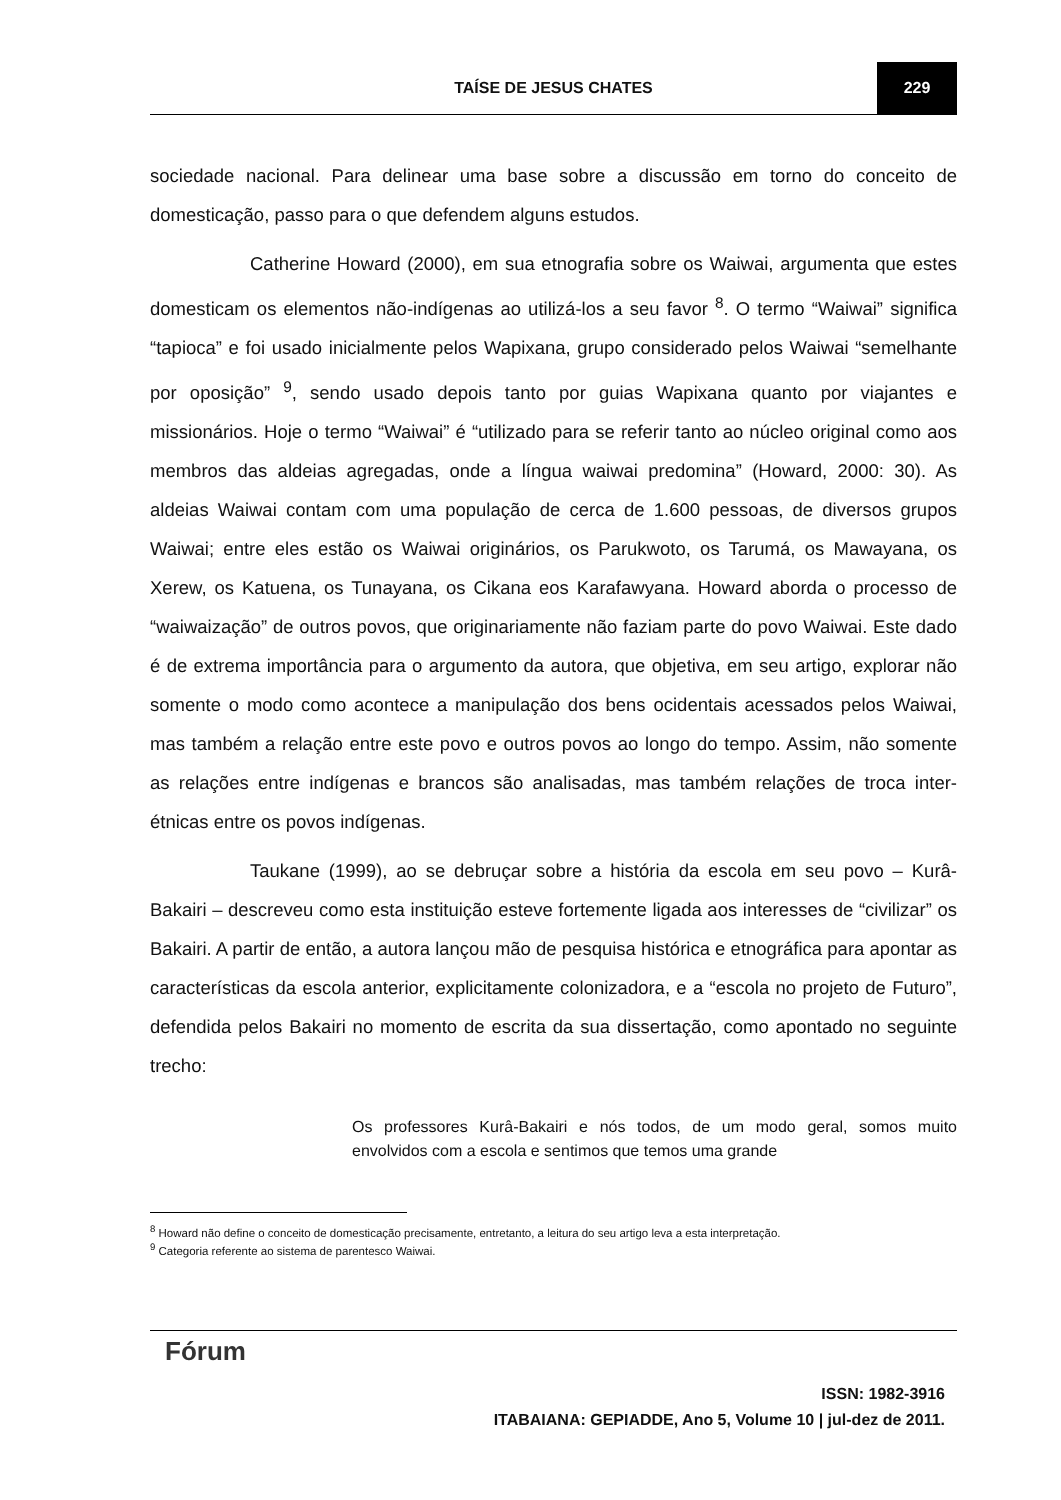TAÍSE DE JESUS CHATES
229
sociedade nacional. Para delinear uma base sobre a discussão em torno do conceito de domesticação, passo para o que defendem alguns estudos.
Catherine Howard (2000), em sua etnografia sobre os Waiwai, argumenta que estes domesticam os elementos não-indígenas ao utilizá-los a seu favor <sup>8</sup>. O termo “Waiwai” significa “tapioca” e foi usado inicialmente pelos Wapixana, grupo considerado pelos Waiwai “semelhante por oposição” <sup>9</sup>, sendo usado depois tanto por guias Wapixana quanto por viajantes e missionários. Hoje o termo “Waiwai” é “utilizado para se referir tanto ao núcleo original como aos membros das aldeias agregadas, onde a língua waiwai predomina” (Howard, 2000: 30). As aldeias Waiwai contam com uma população de cerca de 1.600 pessoas, de diversos grupos Waiwai; entre eles estão os Waiwai originários, os Parukwoto, os Tarumá, os Mawayana, os Xerew, os Katuena, os Tunayana, os Cikana eos Karafawyana. Howard aborda o processo de “waiwaização” de outros povos, que originariamente não faziam parte do povo Waiwai. Este dado é de extrema importância para o argumento da autora, que objetiva, em seu artigo, explorar não somente o modo como acontece a manipulação dos bens ocidentais acessados pelos Waiwai, mas também a relação entre este povo e outros povos ao longo do tempo. Assim, não somente as relações entre indígenas e brancos são analisadas, mas também relações de troca inter-étnicas entre os povos indígenas.
Taukane (1999), ao se debruçar sobre a história da escola em seu povo – Kurâ-Bakairi – descreveu como esta instituição esteve fortemente ligada aos interesses de “civilizar” os Bakairi. A partir de então, a autora lançou mão de pesquisa histórica e etnográfica para apontar as características da escola anterior, explicitamente colonizadora, e a “escola no projeto de Futuro”, defendida pelos Bakairi no momento de escrita da sua dissertação, como apontado no seguinte trecho:
Os professores Kurâ-Bakairi e nós todos, de um modo geral, somos muito envolvidos com a escola e sentimos que temos uma grande
<sup>8</sup> Howard não define o conceito de domesticação precisamente, entretanto, a leitura do seu artigo leva a esta interpretação.
<sup>9</sup> Categoria referente ao sistema de parentesco Waiwai.
Fórum
ISSN: 1982-3916
ITABAIANA: GEPIADDE, Ano 5, Volume 10 | jul-dez de 2011.